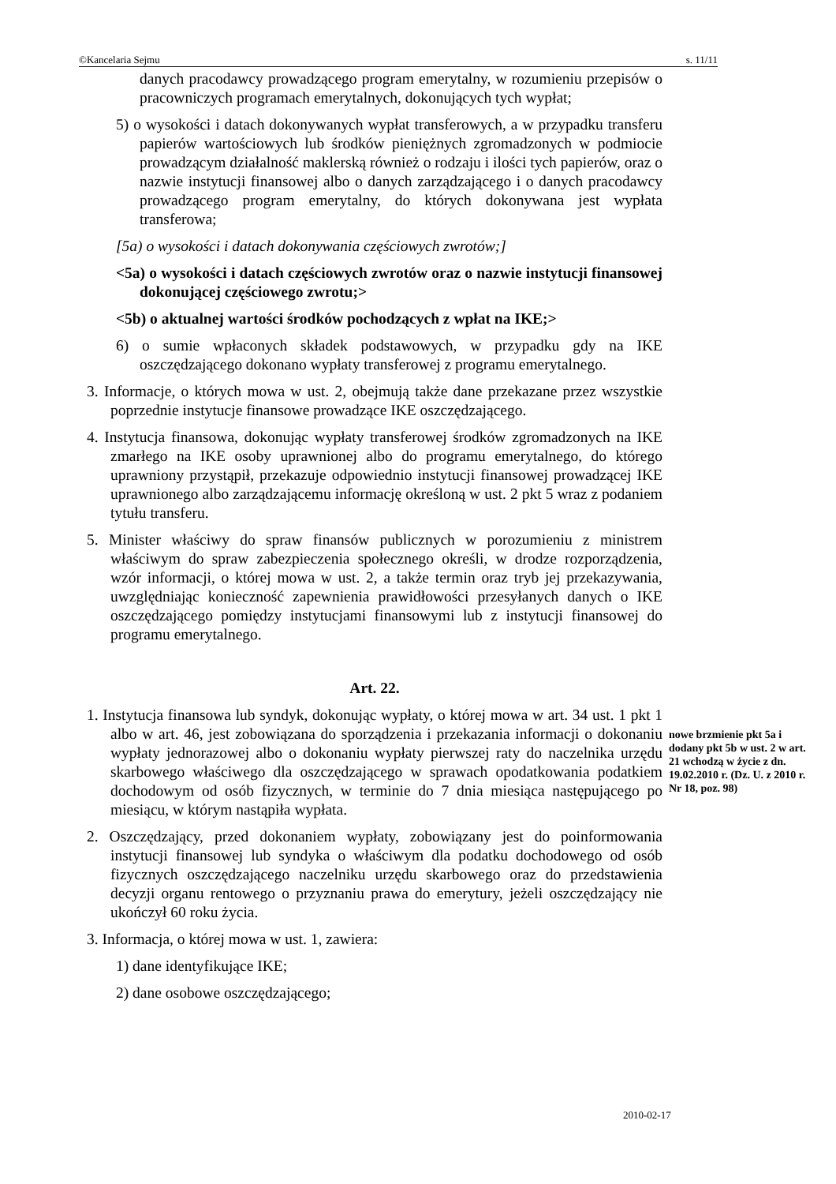©Kancelaria Sejmu s. 11/11
danych pracodawcy prowadzącego program emerytalny, w rozumieniu przepisów o pracowniczych programach emerytalnych, dokonujących tych wypłat;
5) o wysokości i datach dokonywanych wypłat transferowych, a w przypadku transferu papierów wartościowych lub środków pieniężnych zgromadzonych w podmiocie prowadzącym działalność maklerską również o rodzaju i ilości tych papierów, oraz o nazwie instytucji finansowej albo o danych zarządzającego i o danych pracodawcy prowadzącego program emerytalny, do których dokonywana jest wypłata transferowa;
[5a) o wysokości i datach dokonywania częściowych zwrotów;]
<5a) o wysokości i datach częściowych zwrotów oraz o nazwie instytucji finansowej dokonującej częściowego zwrotu;>
<5b) o aktualnej wartości środków pochodzących z wpłat na IKE;>
6) o sumie wpłaconych składek podstawowych, w przypadku gdy na IKE oszczędzającego dokonano wypłaty transferowej z programu emerytalnego.
3. Informacje, o których mowa w ust. 2, obejmują także dane przekazane przez wszystkie poprzednie instytucje finansowe prowadzące IKE oszczędzającego.
4. Instytucja finansowa, dokonując wypłaty transferowej środków zgromadzonych na IKE zmarłego na IKE osoby uprawnionej albo do programu emerytalnego, do którego uprawniony przystąpił, przekazuje odpowiednio instytucji finansowej prowadzącej IKE uprawnionego albo zarządzającemu informację określoną w ust. 2 pkt 5 wraz z podaniem tytułu transferu.
5. Minister właściwy do spraw finansów publicznych w porozumieniu z ministrem właściwym do spraw zabezpieczenia społecznego określi, w drodze rozporządzenia, wzór informacji, o której mowa w ust. 2, a także termin oraz tryb jej przekazywania, uwzględniając konieczność zapewnienia prawidłowości przesyłanych danych o IKE oszczędzającego pomiędzy instytucjami finansowymi lub z instytucji finansowej do programu emerytalnego.
Art. 22.
1. Instytucja finansowa lub syndyk, dokonując wypłaty, o której mowa w art. 34 ust. 1 pkt 1 albo w art. 46, jest zobowiązana do sporządzenia i przekazania informacji o dokonaniu wypłaty jednorazowej albo o dokonaniu wypłaty pierwszej raty do naczelnika urzędu skarbowego właściwego dla oszczędzającego w sprawach opodatkowania podatkiem dochodowym od osób fizycznych, w terminie do 7 dnia miesiąca następującego po miesiącu, w którym nastąpiła wypłata.
2. Oszczędzający, przed dokonaniem wypłaty, zobowiązany jest do poinformowania instytucji finansowej lub syndyka o właściwym dla podatku dochodowego od osób fizycznych oszczędzającego naczelniku urzędu skarbowego oraz do przedstawienia decyzji organu rentowego o przyznaniu prawa do emerytury, jeżeli oszczędzający nie ukończył 60 roku życia.
3. Informacja, o której mowa w ust. 1, zawiera:
1) dane identyfikujące IKE;
2) dane osobowe oszczędzającego;
nowe brzmienie pkt 5a i dodany pkt 5b w ust. 2 w art. 21 wchodzą w życie z dn. 19.02.2010 r. (Dz. U. z 2010 r. Nr 18, poz. 98)
2010-02-17